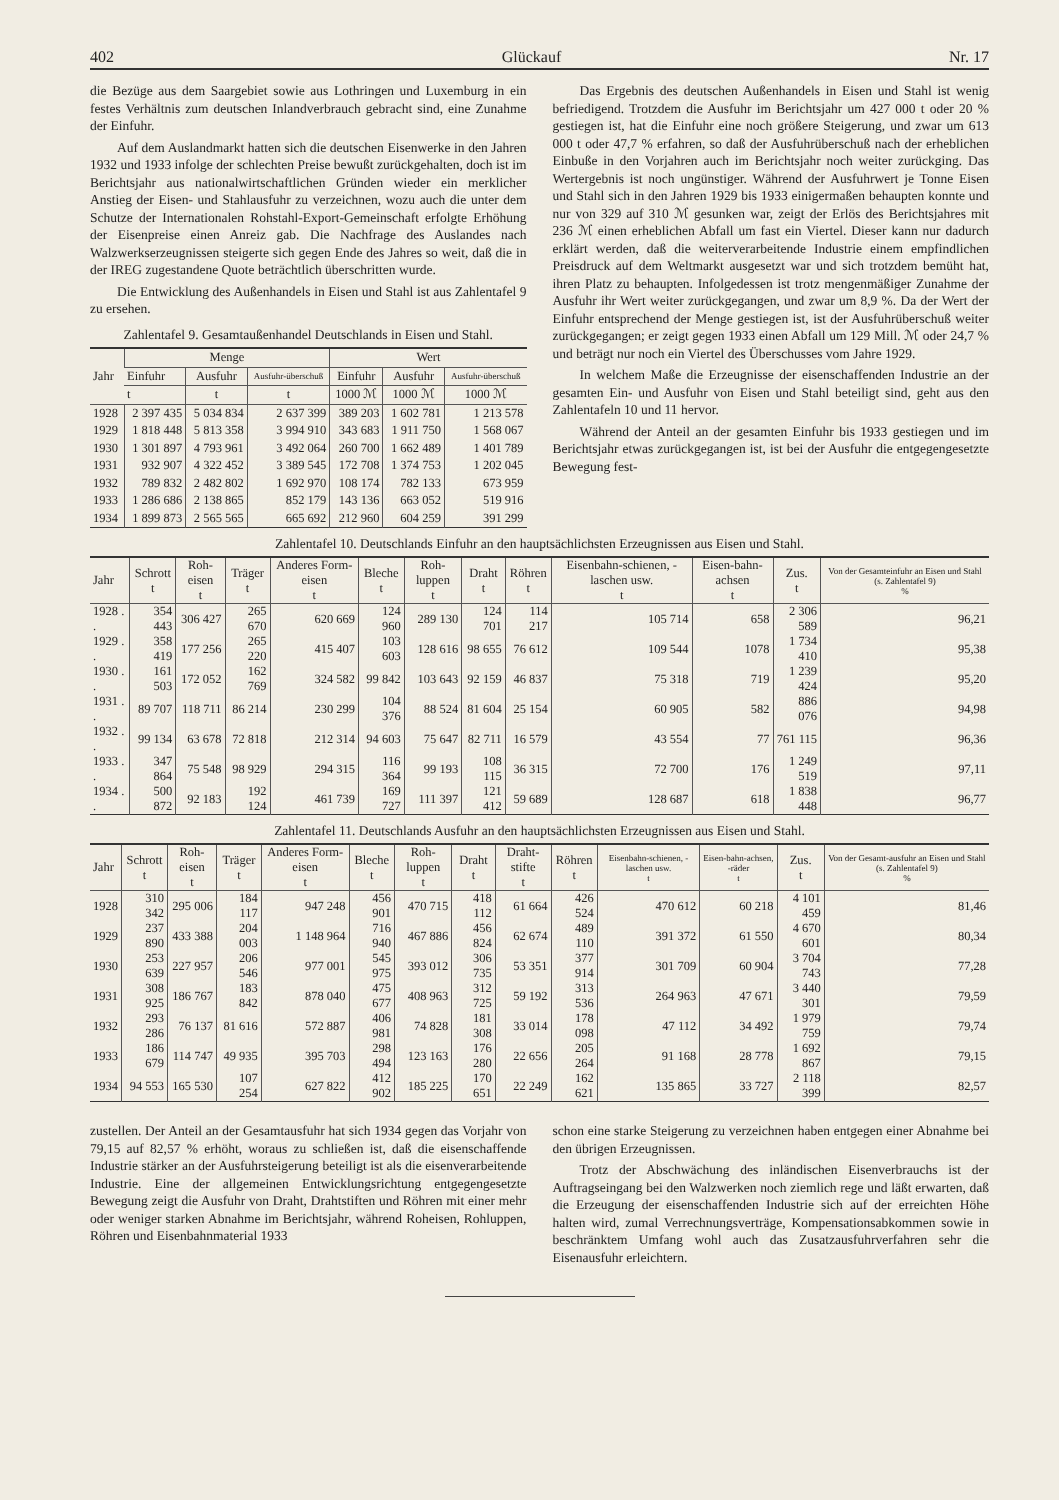402 Glückauf Nr. 17
die Bezüge aus dem Saargebiet sowie aus Lothringen und Luxemburg in ein festes Verhältnis zum deutschen Inlandverbrauch gebracht sind, eine Zunahme der Einfuhr.
Auf dem Auslandmarkt hatten sich die deutschen Eisenwerke in den Jahren 1932 und 1933 infolge der schlechten Preise bewußt zurückgehalten, doch ist im Berichtsjahr aus nationalwirtschaftlichen Gründen wieder ein merklicher Anstieg der Eisen- und Stahlausfuhr zu verzeichnen, wozu auch die unter dem Schutze der Internationalen Rohstahl-Export-Gemeinschaft erfolgte Erhöhung der Eisenpreise einen Anreiz gab. Die Nachfrage des Auslandes nach Walzwerkserzeugnissen steigerte sich gegen Ende des Jahres so weit, daß die in der IREG zugestandene Quote beträchtlich überschritten wurde.
Die Entwicklung des Außenhandels in Eisen und Stahl ist aus Zahlentafel 9 zu ersehen.
Zahlentafel 9. Gesamtaußenhandel Deutschlands in Eisen und Stahl.
| Jahr | Menge | | | Wert | | |
| --- | --- | --- | --- | --- | --- | --- |
| | Einfuhr | Ausfuhr | Ausfuhr-überschuß | Einfuhr | Ausfuhr | Ausfuhr-überschuß |
| | t | t | t | 1000 ℳ | 1000 ℳ | 1000 ℳ |
| 1928 | 2 397 435 | 5 034 834 | 2 637 399 | 389 203 | 1 602 781 | 1 213 578 |
| 1929 | 1 818 448 | 5 813 358 | 3 994 910 | 343 683 | 1 911 750 | 1 568 067 |
| 1930 | 1 301 897 | 4 793 961 | 3 492 064 | 260 700 | 1 662 489 | 1 401 789 |
| 1931 | 932 907 | 4 322 452 | 3 389 545 | 172 708 | 1 374 753 | 1 202 045 |
| 1932 | 789 832 | 2 482 802 | 1 692 970 | 108 174 | 782 133 | 673 959 |
| 1933 | 1 286 686 | 2 138 865 | 852 179 | 143 136 | 663 052 | 519 916 |
| 1934 | 1 899 873 | 2 565 565 | 665 692 | 212 960 | 604 259 | 391 299 |
Das Ergebnis des deutschen Außenhandels in Eisen und Stahl ist wenig befriedigend. Trotzdem die Ausfuhr im Berichtsjahr um 427 000 t oder 20 % gestiegen ist, hat die Einfuhr eine noch größere Steigerung, und zwar um 613 000 t oder 47,7 % erfahren, so daß der Ausfuhrüberschuß nach der erheblichen Einbuße in den Vorjahren auch im Berichtsjahr noch weiter zurückging. Das Wertergebnis ist noch ungünstiger. Während der Ausfuhrwert je Tonne Eisen und Stahl sich in den Jahren 1929 bis 1933 einigermaßen behaupten konnte und nur von 329 auf 310 ℳ gesunken war, zeigt der Erlös des Berichtsjahres mit 236 ℳ einen erheblichen Abfall um fast ein Viertel. Dieser kann nur dadurch erklärt werden, daß die weiterverarbeitende Industrie einem empfindlichen Preisdruck auf dem Weltmarkt ausgesetzt war und sich trotzdem bemüht hat, ihren Platz zu behaupten. Infolgedessen ist trotz mengenmäßiger Zunahme der Ausfuhr ihr Wert weiter zurückgegangen, und zwar um 8,9 %. Da der Wert der Einfuhr entsprechend der Menge gestiegen ist, ist der Ausfuhrüberschuß weiter zurückgegangen; er zeigt gegen 1933 einen Abfall um 129 Mill. ℳ oder 24,7 % und beträgt nur noch ein Viertel des Überschusses vom Jahre 1929.
In welchem Maße die Erzeugnisse der eisenschaffenden Industrie an der gesamten Ein- und Ausfuhr von Eisen und Stahl beteiligt sind, geht aus den Zahlentafeln 10 und 11 hervor.
Während der Anteil an der gesamten Einfuhr bis 1933 gestiegen und im Berichtsjahr etwas zurückgegangen ist, ist bei der Ausfuhr die entgegengesetzte Bewegung fest-
Zahlentafel 10. Deutschlands Einfuhr an den hauptsächlichsten Erzeugnissen aus Eisen und Stahl.
| Jahr | Schrott t | Roh-eisen t | Träger t | Anderes Form-eisen t | Bleche t | Roh-luppen t | Draht t | Röhren t | Eisenbahn-schienen, -laschen usw. t | Eisen-bahn-achsen t | Zus. t | Von der Gesamteinfuhr an Eisen und Stahl (s. Zahlentafel 9) % |
| --- | --- | --- | --- | --- | --- | --- | --- | --- | --- | --- | --- | --- |
| 1928 . . | 354 443 | 306 427 | 265 670 | 620 669 | 124 960 | 289 130 | 124 701 | 114 217 | 105 714 | 658 | 2 306 589 | 96,21 |
| 1929 . . | 358 419 | 177 256 | 265 220 | 415 407 | 103 603 | 128 616 | 98 655 | 76 612 | 109 544 | 1078 | 1 734 410 | 95,38 |
| 1930 . . | 161 503 | 172 052 | 162 769 | 324 582 | 99 842 | 103 643 | 92 159 | 46 837 | 75 318 | 719 | 1 239 424 | 95,20 |
| 1931 . . | 89 707 | 118 711 | 86 214 | 230 299 | 104 376 | 88 524 | 81 604 | 25 154 | 60 905 | 582 | 886 076 | 94,98 |
| 1932 . . | 99 134 | 63 678 | 72 818 | 212 314 | 94 603 | 75 647 | 82 711 | 16 579 | 43 554 | 77 | 761 115 | 96,36 |
| 1933 . . | 347 864 | 75 548 | 98 929 | 294 315 | 116 364 | 99 193 | 108 115 | 36 315 | 72 700 | 176 | 1 249 519 | 97,11 |
| 1934 . . | 500 872 | 92 183 | 192 124 | 461 739 | 169 727 | 111 397 | 121 412 | 59 689 | 128 687 | 618 | 1 838 448 | 96,77 |
Zahlentafel 11. Deutschlands Ausfuhr an den hauptsächlichsten Erzeugnissen aus Eisen und Stahl.
| Jahr | Schrott t | Roh-eisen t | Träger t | Anderes Form-eisen t | Bleche t | Roh-luppen t | Draht t | Draht-stifte t | Röhren t | Eisenbahn-schienen, -laschen usw. t | Eisen-bahn-achsen, -räder t | Zus. t | Von der Gesamt-ausfuhr an Eisen und Stahl (s. Zahlentafel 9) % |
| --- | --- | --- | --- | --- | --- | --- | --- | --- | --- | --- | --- | --- | --- |
| 1928 | 310 342 | 295 006 | 184 117 | 947 248 | 456 901 | 470 715 | 418 112 | 61 664 | 426 524 | 470 612 | 60 218 | 4 101 459 | 81,46 |
| 1929 | 237 890 | 433 388 | 204 003 | 1 148 964 | 716 940 | 467 886 | 456 824 | 62 674 | 489 110 | 391 372 | 61 550 | 4 670 601 | 80,34 |
| 1930 | 253 639 | 227 957 | 206 546 | 977 001 | 545 975 | 393 012 | 306 735 | 53 351 | 377 914 | 301 709 | 60 904 | 3 704 743 | 77,28 |
| 1931 | 308 925 | 186 767 | 183 842 | 878 040 | 475 677 | 408 963 | 312 725 | 59 192 | 313 536 | 264 963 | 47 671 | 3 440 301 | 79,59 |
| 1932 | 293 286 | 76 137 | 81 616 | 572 887 | 406 981 | 74 828 | 181 308 | 33 014 | 178 098 | 47 112 | 34 492 | 1 979 759 | 79,74 |
| 1933 | 186 679 | 114 747 | 49 935 | 395 703 | 298 494 | 123 163 | 176 280 | 22 656 | 205 264 | 91 168 | 28 778 | 1 692 867 | 79,15 |
| 1934 | 94 553 | 165 530 | 107 254 | 627 822 | 412 902 | 185 225 | 170 651 | 22 249 | 162 621 | 135 865 | 33 727 | 2 118 399 | 82,57 |
zustellen. Der Anteil an der Gesamtausfuhr hat sich 1934 gegen das Vorjahr von 79,15 auf 82,57 % erhöht, woraus zu schließen ist, daß die eisenschaffende Industrie stärker an der Ausfuhrsteigerung beteiligt ist als die eisenverarbeitende Industrie. Eine der allgemeinen Entwicklungsrichtung entgegengesetzte Bewegung zeigt die Ausfuhr von Draht, Drahtstiften und Röhren mit einer mehr oder weniger starken Abnahme im Berichtsjahr, während Roheisen, Rohluppen, Röhren und Eisenbahnmaterial 1933
schon eine starke Steigerung zu verzeichnen haben entgegen einer Abnahme bei den übrigen Erzeugnissen.
Trotz der Abschwächung des inländischen Eisenverbrauchs ist der Auftragseingang bei den Walzwerken noch ziemlich rege und läßt erwarten, daß die Erzeugung der eisenschaffenden Industrie sich auf der erreichten Höhe halten wird, zumal Verrechnungsverträge, Kompensationsabkommen sowie in beschränktem Umfang wohl auch das Zusatzausfuhrverfahren sehr die Eisenausfuhr erleichtern.